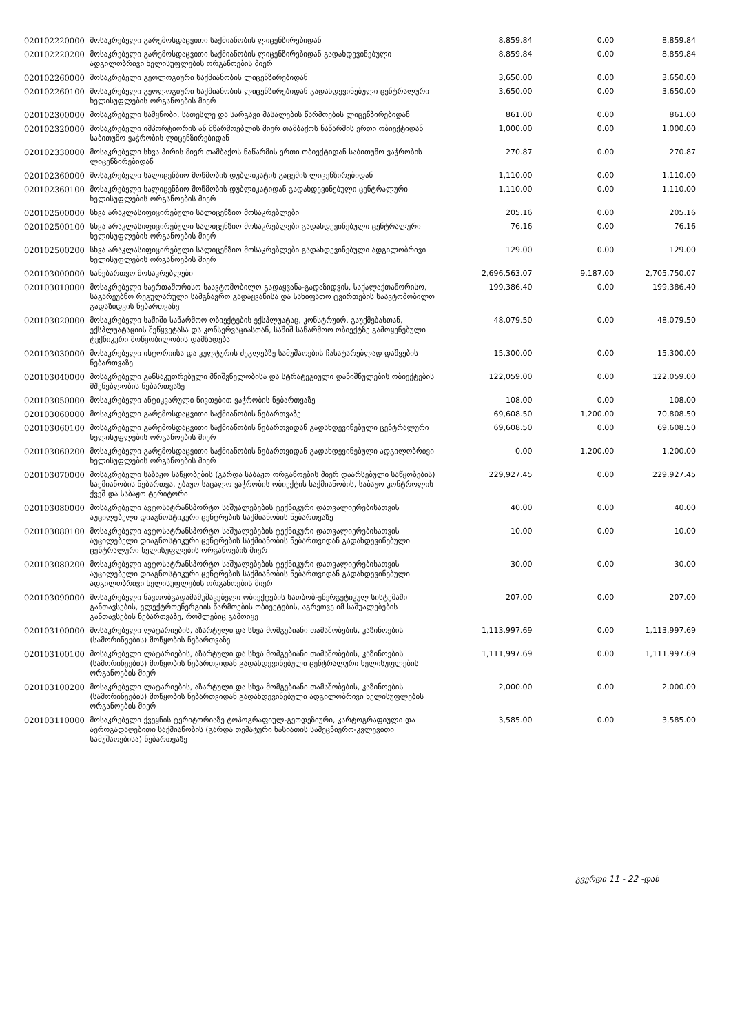| 020102220000 | მოსაკრებელი გარემოსდაცვითი საქმიანობის ლიცენზირებიდან | 8,859.84 | 0.00 | 8,859.84 |
| 020102220200 | მოსაკრებელი გარემოსდაცვითი საქმიანობის ლიცენზირებიდან გადახდევინებული ადგილობრივი ხელისუფლების ორგანოების მიერ | 8,859.84 | 0.00 | 8,859.84 |
| 020102260000 | მოსაკრებელი გეოლოგიური საქმიანობის ლიცენზირებიდან | 3,650.00 | 0.00 | 3,650.00 |
| 020102260100 | მოსაკრებელი გეოლოგიური საქმიანობის ლიცენზირებიდან გადახდევინებული ცენტრალური ხელისუფლების ორგანოების მიერ | 3,650.00 | 0.00 | 3,650.00 |
| 020102300000 | მოსაკრებელი სამყნობი, სათესლე და სარგავი მასალების წარმოების ლიცენზირებიდან | 861.00 | 0.00 | 861.00 |
| 020102320000 | მოსაკრებელი იმპორტიორის ან მწარმოებლის მიერ თამბაქოს ნაწარმის ერთი ობიექტიდან საბითუმო ვაჭრობის ლიცენზირებიდან | 1,000.00 | 0.00 | 1,000.00 |
| 020102330000 | მოსაკრებელი სხვა პირის მიერ თამბაქოს ნაწარმის ერთი ობიექტიდან საბითუმო ვაჭრობის ლიცენზირებიდან | 270.87 | 0.00 | 270.87 |
| 020102360000 | მოსაკრებელი სალიცენზიო მოწმობის დუბლიკატის გაცემის ლიცენზირებიდან | 1,110.00 | 0.00 | 1,110.00 |
| 020102360100 | მოსაკრებელი სალიცენზიო მოწმობის დუბლიკატიდან გადახდევინებული ცენტრალური ხელისუფლების ორგანოების მიერ | 1,110.00 | 0.00 | 1,110.00 |
| 020102500000 | სხვა არაკლასიფიცირებული სალიცენზიო მოსაკრებლები | 205.16 | 0.00 | 205.16 |
| 020102500100 | სხვა არაკლასიფიცირებული სალიცენზიო მოსაკრებლები გადახდევინებული ცენტრალური ხელისუფლების ორგანოების მიერ | 76.16 | 0.00 | 76.16 |
| 020102500200 | სხვა არაკლასიფიცირებული სალიცენზიო მოსაკრებლები გადახდევინებული ადგილობრივი ხელისუფლების ორგანოების მიერ | 129.00 | 0.00 | 129.00 |
| 020103000000 | სანებართვო მოსაკრებლები | 2,696,563.07 | 9,187.00 | 2,705,750.07 |
| 020103010000 | მოსაკრებელი საერთაშორისო საავტომობილო გადაყვანა-გადაზიდვის, საქალაქთაშორისო, საგარეუბნო რეგულარული სამგზავრო გადაყვანისა და სახიფათო ტვირთების საავტომობილო გადაზიდვის ნებართვაზე | 199,386.40 | 0.00 | 199,386.40 |
| 020103020000 | მოსაკრებელი საშიში საწარმოო ობიექტების ექსპლუატაც, კონსტრუირ, გაუქმებასთან, ექსპლუატაციის შეწყვეტასა და კონსერვაციასთან, საშიშ საწარმოო ობიექტზე გამოყენებული ტექნიკური მოწყობილობის დამზადება | 48,079.50 | 0.00 | 48,079.50 |
| 020103030000 | მოსაკრებელი ისტორიისა და კულტურის ძეგლებზე სამუშაოების ჩასატარებლად დაშვების ნებართვაზე | 15,300.00 | 0.00 | 15,300.00 |
| 020103040000 | მოსაკრებელი განსაკუთრებული მნიშვნელობისა და სტრატეგიული დანიშნულების ობიექტების მშენებლობის ნებართვაზე | 122,059.00 | 0.00 | 122,059.00 |
| 020103050000 | მოსაკრებელი ანტიკვარული ნივთებით ვაჭრობის ნებართვაზე | 108.00 | 0.00 | 108.00 |
| 020103060000 | მოსაკრებელი გარემოსდაცვითი საქმიანობის ნებართვაზე | 69,608.50 | 1,200.00 | 70,808.50 |
| 020103060100 | მოსაკრებელი გარემოსდაცვითი საქმიანობის ნებართვიდან გადახდევინებული ცენტრალური ხელისუფლების ორგანოების მიერ | 69,608.50 | 0.00 | 69,608.50 |
| 020103060200 | მოსაკრებელი გარემოსდაცვითი საქმიანობის ნებართვიდან გადახდევინებული ადგილობრივი ხელისუფლების ორგანოების მიერ | 0.00 | 1,200.00 | 1,200.00 |
| 020103070000 | მოსაკრებელი საბაჟო საწყობების (გარდა საბაჟო ორგანოების მიერ დაარსებული საწყობების) საქმიანობის ნებართვა, უბაჟო საცალო ვაჭრობის ობიექტის საქმიანობის, საბაჟო კონტროლის ქვეშ და საბაჟო ტერიტორი | 229,927.45 | 0.00 | 229,927.45 |
| 020103080000 | მოსაკრებელი ავტოსატრანსპორტო საშუალებების ტექნიკური დათვალიერებისათვის აუცილებელი დიაგნოსტიკური ცენტრების საქმიანობის ნებართვაზე | 40.00 | 0.00 | 40.00 |
| 020103080100 | მოსაკრებელი ავტოსატრანსპორტო საშუალებების ტექნიკური დათვალიერებისათვის აუცილებელი დიაგნოსტიკური ცენტრების საქმიანობის ნებართვიდან გადახდევინებული ცენტრალური ხელისუფლების ორგანოების მიერ | 10.00 | 0.00 | 10.00 |
| 020103080200 | მოსაკრებელი ავტოსატრანსპორტო საშუალებების ტექნიკური დათვალიერებისათვის აუცილებელი დიაგნოსტიკური ცენტრების საქმიანობის ნებართვიდან გადახდევინებული ადგილობრივი ხელისუფლების ორგანოების მიერ | 30.00 | 0.00 | 30.00 |
| 020103090000 | მოსაკრებელი ნავთობგადამამუშავებელი ობიექტების სათბობ-ენერგეტიკულ სისტემაში განთავსების, ელექტროენერგიის წარმოების ობიექტების, აგრეთვე იმ საშუალებების განთავსების ნებართვაზე, რომლებიც გამოიყე | 207.00 | 0.00 | 207.00 |
| 020103100000 | მოსაკრებელი ლატარიების, აზარტული და სხვა მომგებიანი თამაშობების, კაზინოების (სამორინეების) მოწყობის ნებართვაზე | 1,113,997.69 | 0.00 | 1,113,997.69 |
| 020103100100 | მოსაკრებელი ლატარიების, აზარტული და სხვა მომგებიანი თამაშობების, კაზინოების (სამორინეების) მოწყობის ნებართვიდან გადახდევინებული ცენტრალური ხელისუფლების ორგანოების მიერ | 1,111,997.69 | 0.00 | 1,111,997.69 |
| 020103100200 | მოსაკრებელი ლატარიების, აზარტული და სხვა მომგებიანი თამაშობების, კაზინოების (სამორინეების) მოწყობის ნებართვიდან გადახდევინებული ადგილობრივი ხელისუფლების ორგანოების მიერ | 2,000.00 | 0.00 | 2,000.00 |
| 020103110000 | მოსაკრებელი ქვეყნის ტერიტორიაზე ტოპოგრაფიულ-გეოდეზიური, კარტოგრაფიული და აეროგადაღებითი საქმიანობის (გარდა თემატური ხასიათის სამეცნიერო-კვლევითი სამუშაოებისა) ნებართვაზე | 3,585.00 | 0.00 | 3,585.00 |
გვერდი 11 - 22 -დან